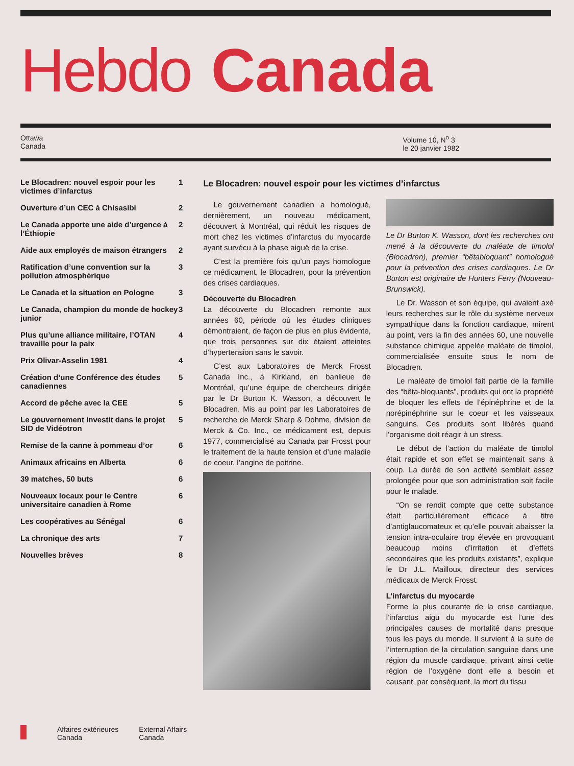Hebdo Canada
Ottawa
Canada
Volume 10, N<sup>o</sup> 3
le 20 janvier 1982
Le Blocadren: nouvel espoir pour les victimes d’infarctus 1
Ouverture d’un CEC à Chisasibi 2
Le Canada apporte une aide d’urgence à l’Éthiopie 2
Aide aux employés de maison étrangers 2
Ratification d’une convention sur la pollution atmosphérique 3
Le Canada et la situation en Pologne 3
Le Canada, champion du monde de hockey junior 3
Plus qu’une alliance militaire, l’OTAN travaille pour la paix 4
Prix Olivar-Asselin 1981 4
Création d’une Conférence des études canadiennes 5
Accord de pêche avec la CEE 5
Le gouvernement investit dans le projet SID de Vidéotron 5
Remise de la canne à pommeau d’or 6
Animaux africains en Alberta 6
39 matches, 50 buts 6
Nouveaux locaux pour le Centre universitaire canadien à Rome 6
Les coopératives au Sénégal 6
La chronique des arts 7
Nouvelles brèves 8
Le Blocadren: nouvel espoir pour les victimes d’infarctus
Le gouvernement canadien a homologué, dernièrement, un nouveau médicament, découvert à Montréal, qui réduit les risques de mort chez les victimes d’infarctus du myocarde ayant survécu à la phase aiguë de la crise.
C’est la première fois qu’un pays homologue ce médicament, le Blocadren, pour la prévention des crises cardiaques.
Découverte du Blocadren
La découverte du Blocadren remonte aux années 60, période où les études cliniques démontraient, de façon de plus en plus évidente, que trois personnes sur dix étaient atteintes d’hypertension sans le savoir.
C’est aux Laboratoires de Merck Frosst Canada Inc., à Kirkland, en banlieue de Montréal, qu’une équipe de chercheurs dirigée par le Dr Burton K. Wasson, a découvert le Blocadren. Mis au point par les Laboratoires de recherche de Merck Sharp & Dohme, division de Merck & Co. Inc., ce médicament est, depuis 1977, commercialisé au Canada par Frosst pour le traitement de la haute tension et d’une maladie de coeur, l’angine de poitrine.
Le Dr Burton K. Wasson, dont les recherches ont mené à la découverte du maléate de timolol (Blocadren), premier “bêtabloquant” homologué pour la prévention des crises cardiaques. Le Dr Burton est originaire de Hunters Ferry (Nouveau-Brunswick).
Le Dr. Wasson et son équipe, qui avaient axé leurs recherches sur le rôle du système nerveux sympathique dans la fonction cardiaque, mirent au point, vers la fin des années 60, une nouvelle substance chimique appelée maléate de timolol, commercialisée ensuite sous le nom de Blocadren.
Le maléate de timolol fait partie de la famille des “bêta-bloquants”, produits qui ont la propriété de bloquer les effets de l’épinéphrine et de la norépinéphrine sur le coeur et les vaisseaux sanguins. Ces produits sont libérés quand l’organisme doit réagir à un stress.
Le début de l’action du maléate de timolol était rapide et son effet se maintenait sans à coup. La durée de son activité semblait assez prolongée pour que son administration soit facile pour le malade.
“On se rendit compte que cette substance était particulièrement efficace à titre d’antiglaucomateux et qu’elle pouvait abaisser la tension intra-oculaire trop élevée en provoquant beaucoup moins d’irritation et d’effets secondaires que les produits existants”, explique le Dr J.L. Mailloux, directeur des services médicaux de Merck Frosst.
L’infarctus du myocarde
Forme la plus courante de la crise cardiaque, l’infarctus aigu du myocarde est l’une des principales causes de mortalité dans presque tous les pays du monde. Il survient à la suite de l’interruption de la circulation sanguine dans une région du muscle cardiaque, privant ainsi cette région de l’oxygène dont elle a besoin et causant, par conséquent, la mort du tissu
Affaires extérieures
Canada
External Affairs
Canada